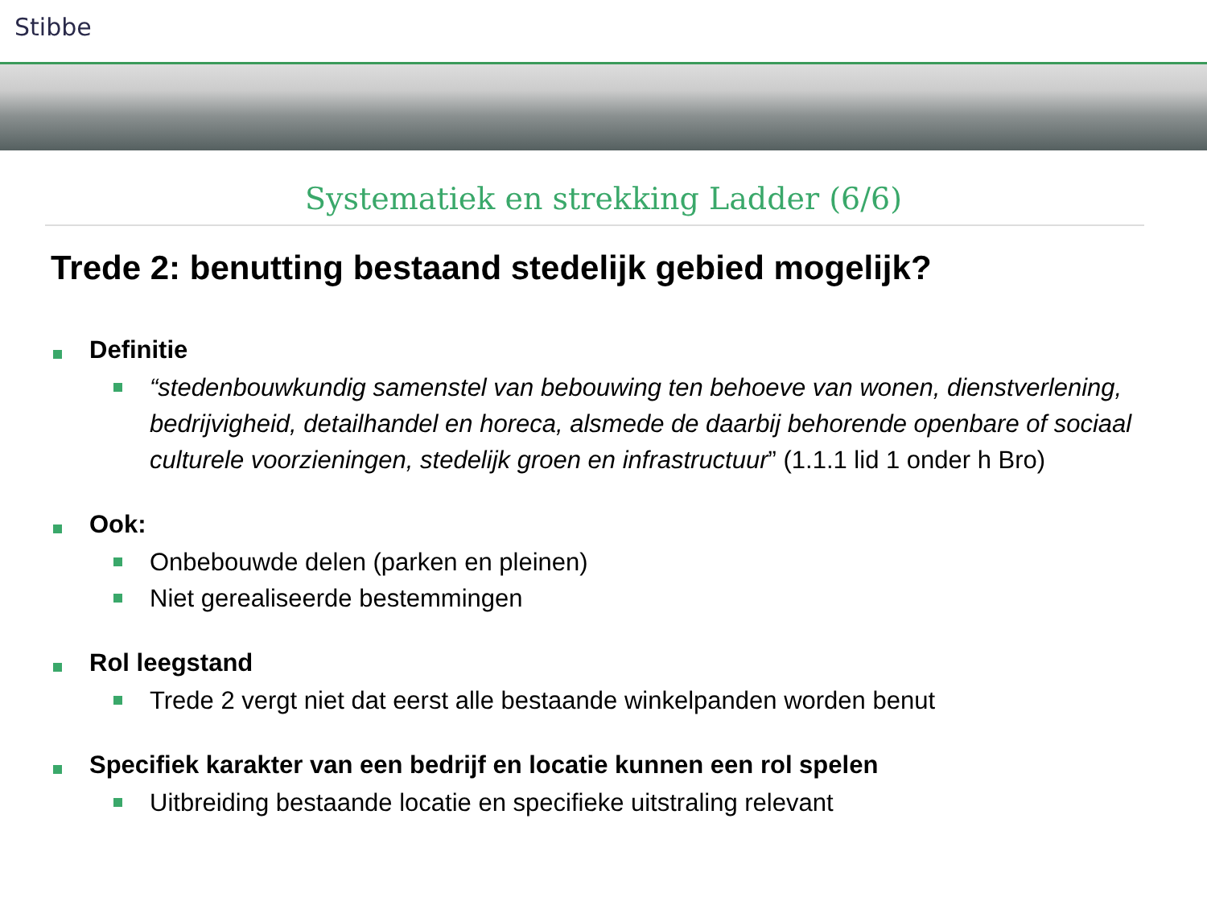Stibbe
Systematiek en strekking Ladder (6/6)
Trede 2: benutting bestaand stedelijk gebied mogelijk?
Definitie
“stedenbouwkundig samenstel van bebouwing ten behoeve van wonen, dienstverlening, bedrijvigheid, detailhandel en horeca, alsmede de daarbij behorende openbare of sociaal culturele voorzieningen, stedelijk groen en infrastructuur” (1.1.1 lid 1 onder h Bro)
Ook:
Onbebouwde delen (parken en pleinen)
Niet gerealiseerde bestemmingen
Rol leegstand
Trede 2 vergt niet dat eerst alle bestaande winkelpanden worden benut
Specifiek karakter van een bedrijf en locatie kunnen een rol spelen
Uitbreiding bestaande locatie en specifieke uitstraling relevant